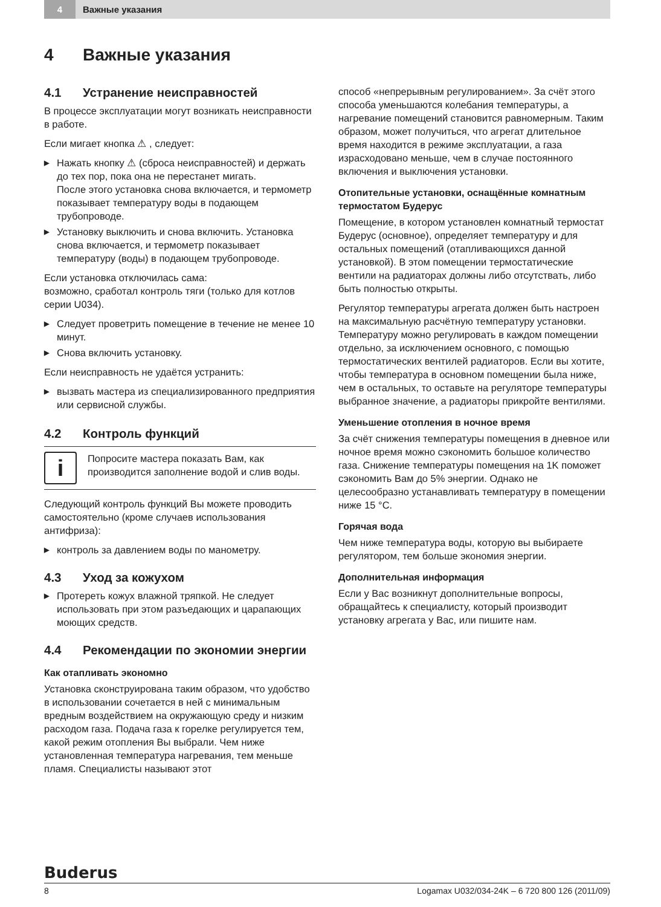4 Важные указания
4 Важные указания
4.1 Устранение неисправностей
В процессе эксплуатации могут возникать неисправности в работе.
Если мигает кнопка ⚠ , следует:
▶ Нажать кнопку ⚠ (сброса неисправностей) и держать до тех пор, пока она не перестанет мигать.
После этого установка снова включается, и термометр показывает температуру воды в подающем трубопроводе.
▶ Установку выключить и снова включить. Установка снова включается, и термометр показывает температуру (воды) в подающем трубопроводе.
Если установка отключилась сама:
возможно, сработал контроль тяги (только для котлов серии U034).
▶ Следует проветрить помещение в течение не менее 10 минут.
▶ Снова включить установку.
Если неисправность не удаётся устранить:
▶ вызвать мастера из специализированного предприятия или сервисной службы.
4.2 Контроль функций
i
Попросите мастера показать Вам, как производится заполнение водой и слив воды.
Следующий контроль функций Вы можете проводить самостоятельно (кроме случаев использования антифриза):
▶ контроль за давлением воды по манометру.
4.3 Уход за кожухом
▶ Протереть кожух влажной тряпкой. Не следует использовать при этом разъедающих и царапающих моющих средств.
4.4 Рекомендации по экономии энергии
Как отапливать экономно
Установка сконструирована таким образом, что удобство в использовании сочетается в ней с минимальным вредным воздействием на окружающую среду и низким расходом газа. Подача газа к горелке регулируется тем, какой режим отопления Вы выбрали. Чем ниже установленная температура нагревания, тем меньше пламя. Специалисты называют этот
способ «непрерывным регулированием». За счёт этого способа уменьшаются колебания температуры, а нагревание помещений становится равномерным. Таким образом, может получиться, что агрегат длительное время находится в режиме эксплуатации, а газа израсходовано меньше, чем в случае постоянного включения и выключения установки.
Отопительные установки, оснащённые комнатным термостатом Будерус
Помещение, в котором установлен комнатный термостат Будерус (основное), определяет температуру и для остальных помещений (отапливающихся данной установкой). В этом помещении термостатические вентили на радиаторах должны либо отсутствать, либо быть полностью открыты.
Регулятор температуры агрегата должен быть настроен на максимальную расчётную температуру установки.
Температуру можно регулировать в каждом помещении отдельно, за исключением основного, с помощью термостатических вентилей радиаторов. Если вы хотите, чтобы температура в основном помещении была ниже, чем в остальных, то оставьте на регуляторе температуры выбранное значение, а радиаторы прикройте вентилями.
Уменьшение отопления в ночное время
За счёт снижения температуры помещения в дневное или ночное время можно сэкономить большое количество газа. Снижение температуры помещения на 1K поможет сэкономить Вам до 5% энергии. Однако не целесообразно устанавливать температуру в помещении ниже 15 °C.
Горячая вода
Чем ниже температура воды, которую вы выбираете регулятором, тем больше экономия энергии.
Дополнительная информация
Если у Вас возникнут дополнительные вопросы, обращайтесь к специалисту, который производит установку агрегата у Вас, или пишите нам.
Buderus
8 Logamax U032/034-24K – 6 720 800 126 (2011/09)